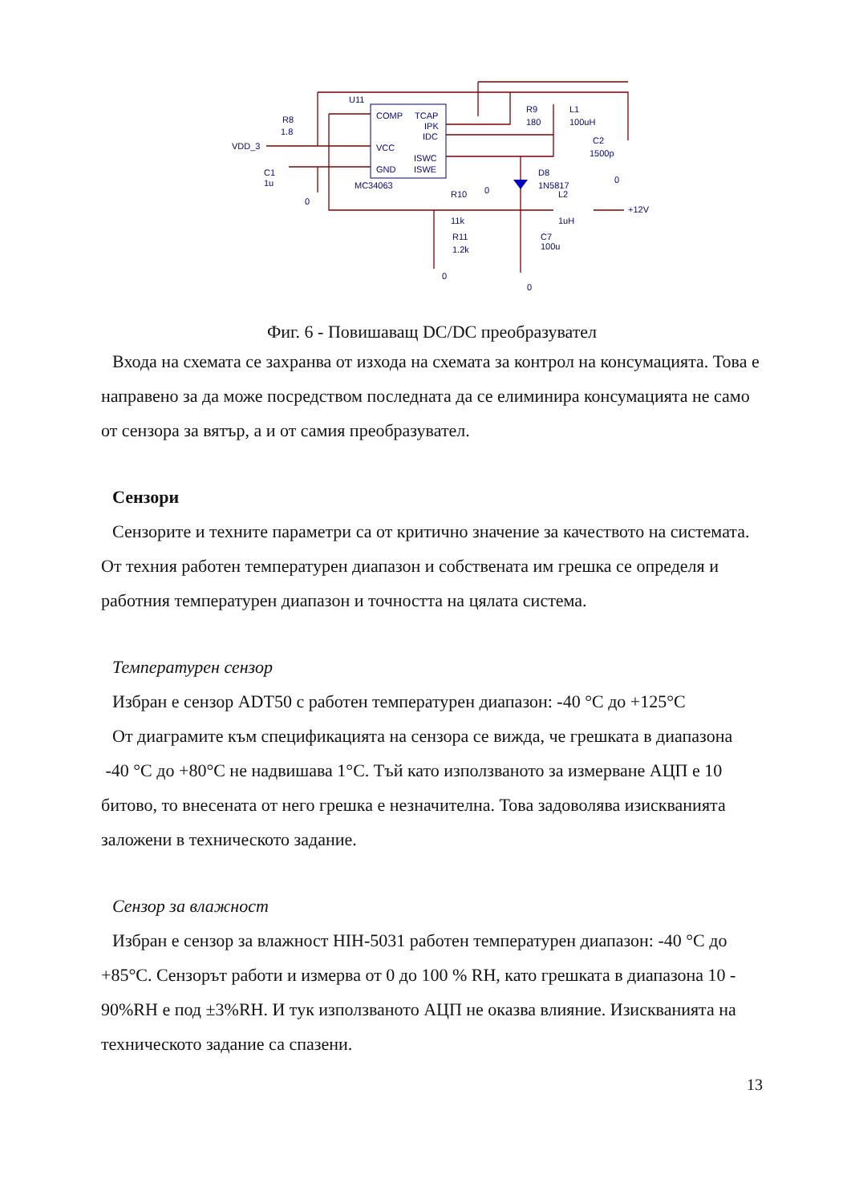U11
COMP
TCAP
IPK
IDC
VCC
ISWC
GND
ISWE
MC34063
R8
1.8
VDD_3
C1
1u
R9
180
L1
100uH
C2
1500p
D8
1N5817
L2
R10
11k
1uH
+12V
R11
1.2k
C7
100u
0
0
0
0
0
Фиг. 6 - Повишаващ DC/DC преобразувател
Входа на схемата се захранва от изхода на схемата за контрол на консумацията. Това е направено за да може посредством последната да се елиминира консумацията не само от сензора за вятър, а и от самия преобразувател.
Сензори
Сензорите и техните параметри са от критично значение за качеството на системата. От техния работен температурен диапазон и собствената им грешка се определя и работния температурен диапазон и точността на цялата система.
Температурен сензор
Избран е сензор ADT50 с работен температурен диапазон: -40 °C до +125°C
От диаграмите към спецификацията на сензора се вижда, че грешката в диапазона -40 °C до +80°C не надвишава 1°C. Тъй като използваното за измерване АЦП е 10 битово, то внесената от него грешка е незначителна. Това задоволява изискванията заложени в техническото задание.
Сензор за влажност
Избран е сензор за влажност HIH-5031 работен температурен диапазон: -40 °C до +85°C. Сензорът работи и измерва от 0 до 100 % RH, като грешката в диапазона 10 - 90%RH е под ±3%RH. И тук използваното АЦП не оказва влияние. Изискванията на техническото задание са спазени.
13